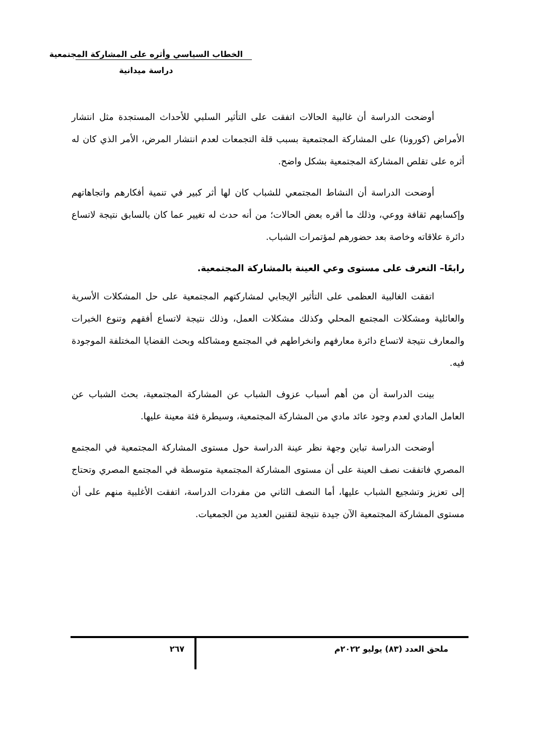الخطاب السياسي وأثره على المشاركة المجتمعية
دراسة ميدانية
أوضحت الدراسة أن غالبية الحالات اتفقت على التأثير السلبي للأحداث المستجدة مثل انتشار الأمراض (كورونا) على المشاركة المجتمعية بسبب قلة التجمعات لعدم انتشار المرض، الأمر الذي كان له أثره على تقلص المشاركة المجتمعية بشكل واضح.
أوضحت الدراسة أن النشاط المجتمعي للشباب كان لها أثر كبير في تنمية أفكارهم واتجاهاتهم وإكسابهم ثقافة ووعي، وذلك ما أقره بعض الحالات؛ من أنه حدث له تغيير عما كان بالسابق نتيجة لاتساع دائرة علاقاته وخاصة بعد حضورهم لمؤتمرات الشباب.
رابعًا– التعرف على مستوى وعي العينة بالمشاركة المجتمعية.
اتفقت الغالبية العظمى على التأثير الإيجابي لمشاركتهم المجتمعية على حل المشكلات الأسرية والعائلية ومشكلات المجتمع المحلي وكذلك مشكلات العمل، وذلك نتيجة لاتساع أفقهم وتنوع الخبرات والمعارف نتيجة لاتساع دائرة معارفهم وانخراطهم في المجتمع ومشاكله وبحث القضايا المختلفة الموجودة فيه.
بينت الدراسة أن من أهم أسباب عزوف الشباب عن المشاركة المجتمعية، بحث الشباب عن العامل المادي لعدم وجود عائد مادي من المشاركة المجتمعية، وسيطرة فئة معينة عليها.
أوضحت الدراسة تباين وجهة نظر عينة الدراسة حول مستوى المشاركة المجتمعية في المجتمع المصري فاتفقت نصف العينة على أن مستوى المشاركة المجتمعية متوسطة في المجتمع المصري وتحتاج إلى تعزيز وتشجيع الشباب عليها، أما النصف الثاني من مفردات الدراسة، اتفقت الأغلبية منهم على أن مستوى المشاركة المجتمعية الآن جيدة نتيجة لتقنين العديد من الجمعيات.
ملحق العدد (٨٣) يوليو ٢٠٢٢م
٢٦٧